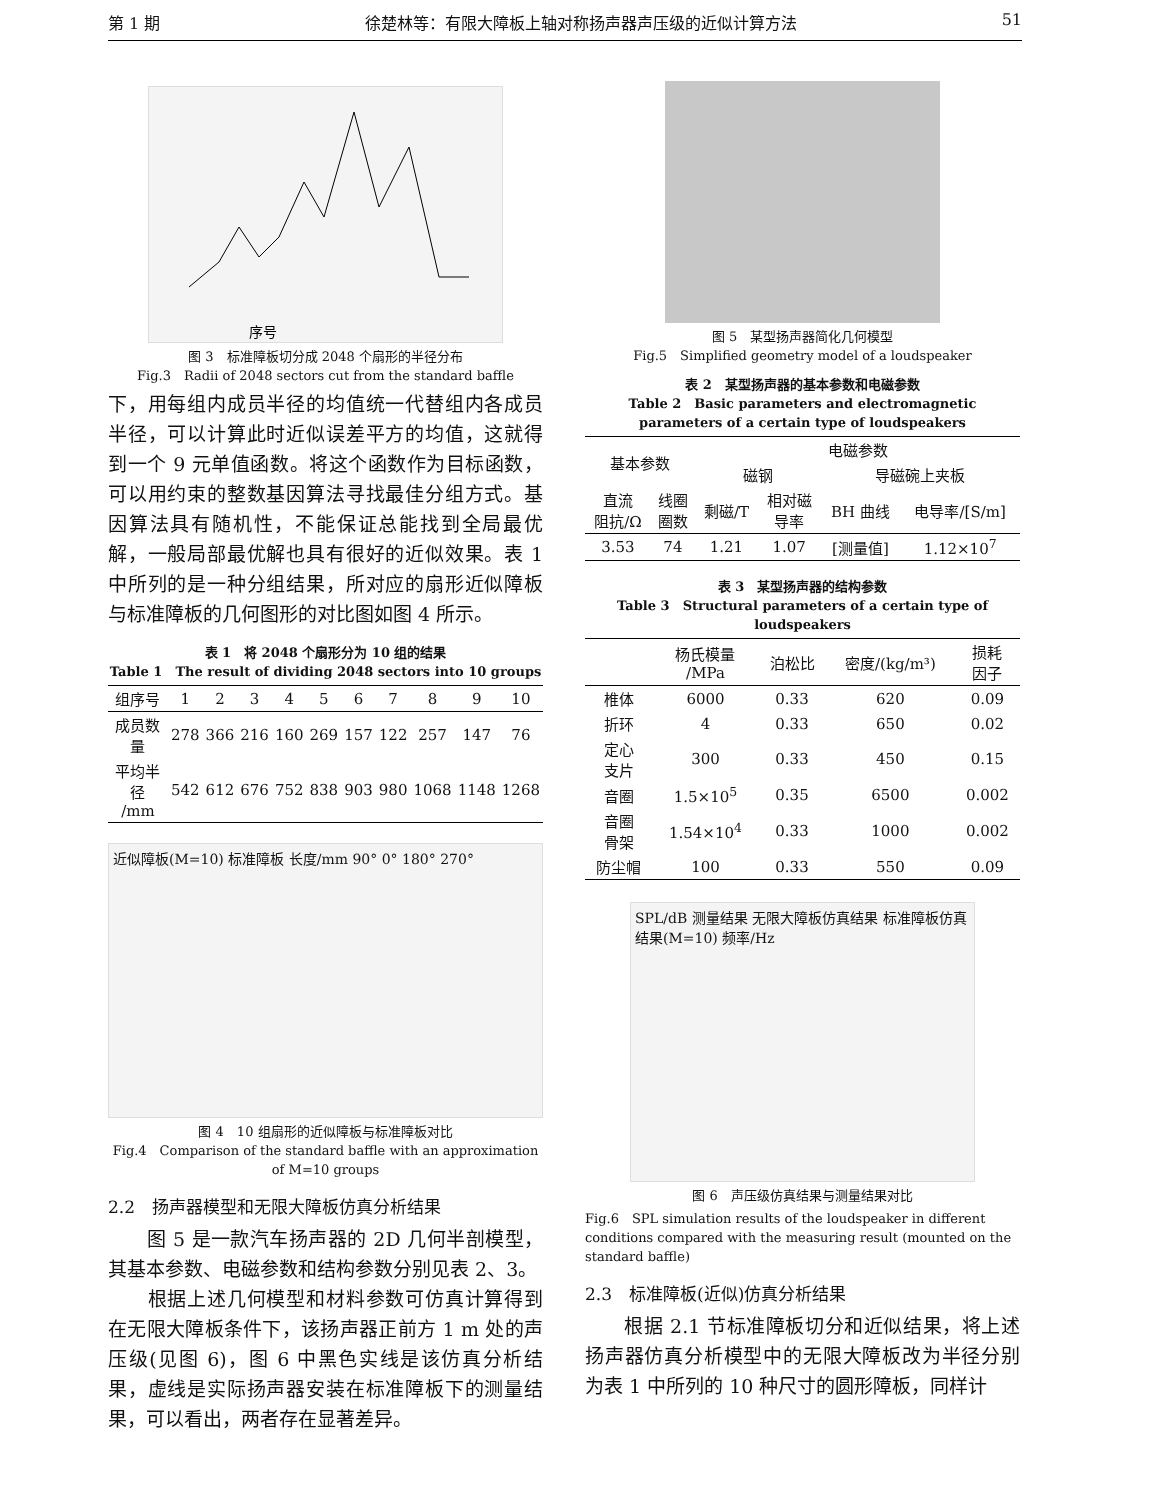第 1 期 徐楚林等：有限大障板上轴对称扬声器声压级的近似计算方法 51
序号
图 3　标准障板切分成 2048 个扇形的半径分布
Fig.3　Radii of 2048 sectors cut from the standard baffle
下，用每组内成员半径的均值统一代替组内各成员半径，可以计算此时近似误差平方的均值，这就得到一个 9 元单值函数。将这个函数作为目标函数，可以用约束的整数基因算法寻找最佳分组方式。基因算法具有随机性，不能保证总能找到全局最优解，一般局部最优解也具有很好的近似效果。表 1 中所列的是一种分组结果，所对应的扇形近似障板与标准障板的几何图形的对比图如图 4 所示。
表 1　将 2048 个扇形分为 10 组的结果
Table 1　The result of dividing 2048 sectors into 10 groups
| 组序号 | 1 | 2 | 3 | 4 | 5 | 6 | 7 | 8 | 9 | 10 |
| 成员数量 | 278 | 366 | 216 | 160 | 269 | 157 | 122 | 257 | 147 | 76 |
| 平均半径 /mm | 542 | 612 | 676 | 752 | 838 | 903 | 980 | 1068 | 1148 | 1268 |
近似障板(M=10) 标准障板 长度/mm 90° 0° 180° 270°
图 4　10 组扇形的近似障板与标准障板对比
Fig.4　Comparison of the standard baffle with an approximation of M=10 groups
2.2　扬声器模型和无限大障板仿真分析结果
　　图 5 是一款汽车扬声器的 2D 几何半剖模型，其基本参数、电磁参数和结构参数分别见表 2、3。
　　根据上述几何模型和材料参数可仿真计算得到在无限大障板条件下，该扬声器正前方 1 m 处的声压级(见图 6)，图 6 中黑色实线是该仿真分析结果，虚线是实际扬声器安装在标准障板下的测量结果，可以看出，两者存在显著差异。
图 5　某型扬声器简化几何模型
Fig.5　Simplified geometry model of a loudspeaker
表 2　某型扬声器的基本参数和电磁参数
Table 2　Basic parameters and electromagnetic parameters of a certain type of loudspeakers
| 基本参数 | | 电磁参数 | | | |
| | | 磁钢 | | 导磁碗上夹板 | |
| 直流 阻抗/Ω | 线圈 圈数 | 剩磁/T | 相对磁 导率 | BH 曲线 | 电导率/[S/m] |
| 3.53 | 74 | 1.21 | 1.07 | [测量值] | 1.12×10<sup>7</sup> |
表 3　某型扬声器的结构参数
Table 3　Structural parameters of a certain type of loudspeakers
| | 杨氏模量 /MPa | 泊松比 | 密度/(kg/m³) | 损耗 因子 |
| 椎体 | 6000 | 0.33 | 620 | 0.09 |
| 折环 | 4 | 0.33 | 650 | 0.02 |
| 定心 支片 | 300 | 0.33 | 450 | 0.15 |
| 音圈 | 1.5×10<sup>5</sup> | 0.35 | 6500 | 0.002 |
| 音圈 骨架 | 1.54×10<sup>4</sup> | 0.33 | 1000 | 0.002 |
| 防尘帽 | 100 | 0.33 | 550 | 0.09 |
SPL/dB 测量结果 无限大障板仿真结果 标准障板仿真结果(M=10) 频率/Hz
图 6　声压级仿真结果与测量结果对比
Fig.6　SPL simulation results of the loudspeaker in different conditions compared with the measuring result (mounted on the standard baffle)
2.3　标准障板(近似)仿真分析结果
　　根据 2.1 节标准障板切分和近似结果，将上述扬声器仿真分析模型中的无限大障板改为半径分别为表 1 中所列的 10 种尺寸的圆形障板，同样计